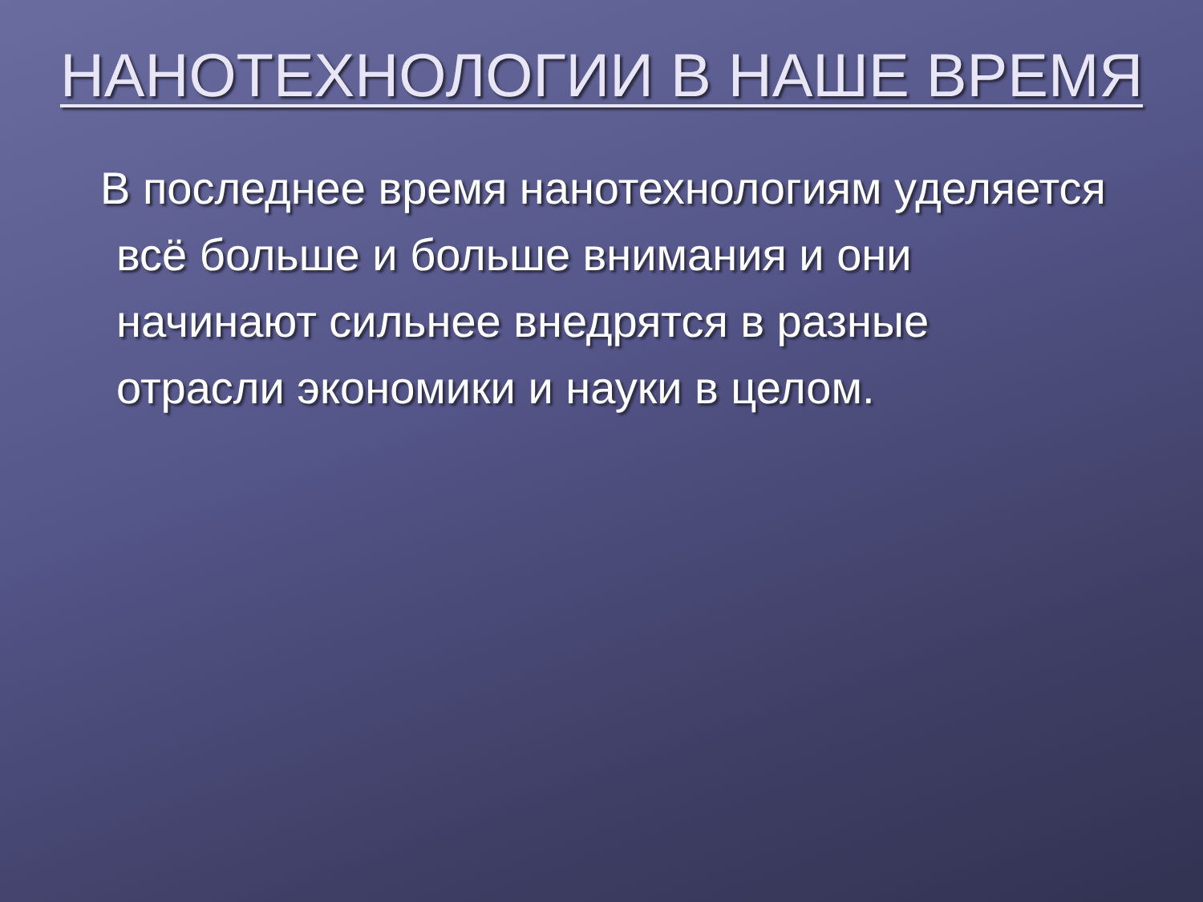НАНОТЕХНОЛОГИИ В НАШЕ ВРЕМЯ
В последнее время нанотехнологиям уделяется всё больше и больше внимания и они начинают сильнее внедрятся в разные отрасли экономики и науки в целом.